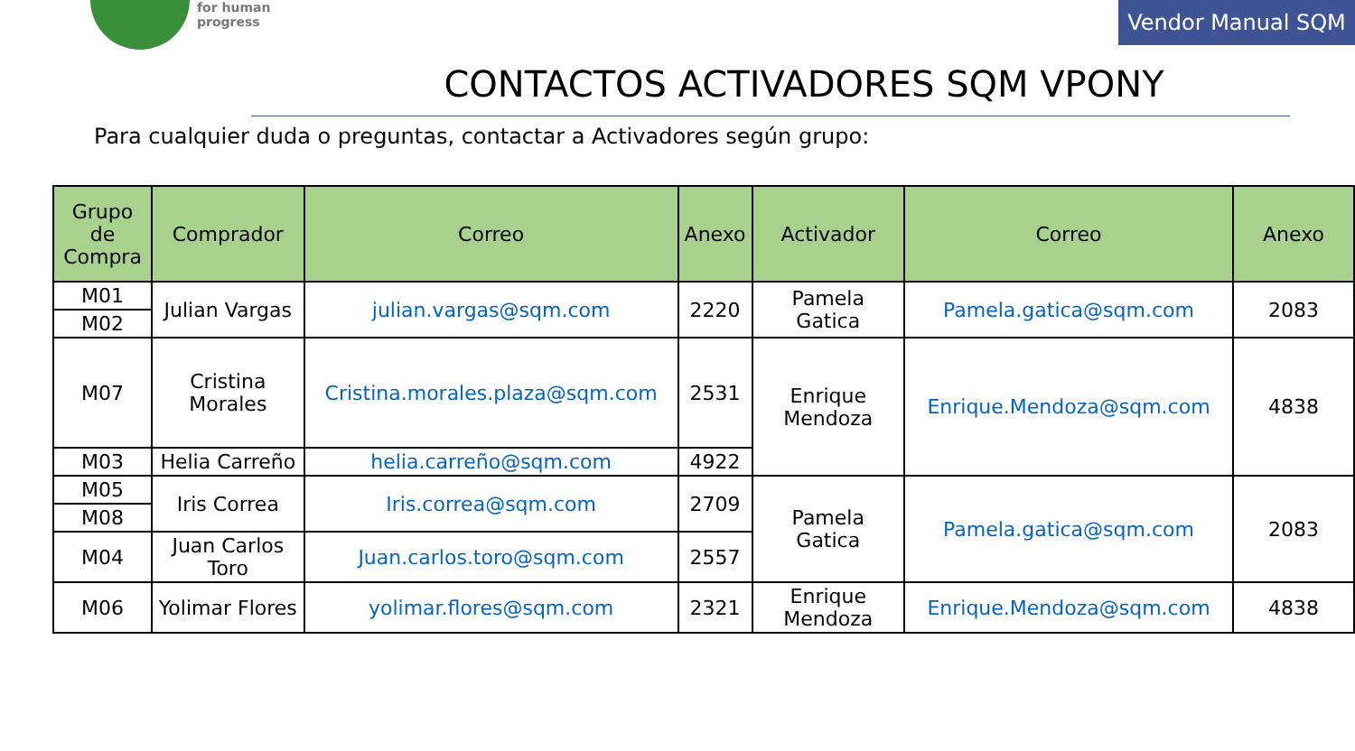for human
progress
Vendor Manual SQM
CONTACTOS ACTIVADORES SQM VPONY
Para cualquier duda o preguntas, contactar a Activadores según grupo:
| Grupo de Compra | Comprador | Correo | Anexo | Activador | Correo | Anexo |
| --- | --- | --- | --- | --- | --- | --- |
| M01 | Julian Vargas | julian.vargas@sqm.com | 2220 | Pamela Gatica | Pamela.gatica@sqm.com | 2083 |
| M02 | | | | | | |
| M07 | Cristina Morales | Cristina.morales.plaza@sqm.com | 2531 | Enrique Mendoza | Enrique.Mendoza@sqm.com | 4838 |
| M03 | Helia Carreño | helia.carreño@sqm.com | 4922 | | | |
| M05 | Iris Correa | Iris.correa@sqm.com | 2709 | Pamela Gatica | Pamela.gatica@sqm.com | 2083 |
| M08 | | | | | | |
| M04 | Juan Carlos Toro | Juan.carlos.toro@sqm.com | 2557 | | | |
| M06 | Yolimar Flores | yolimar.flores@sqm.com | 2321 | Enrique Mendoza | Enrique.Mendoza@sqm.com | 4838 |